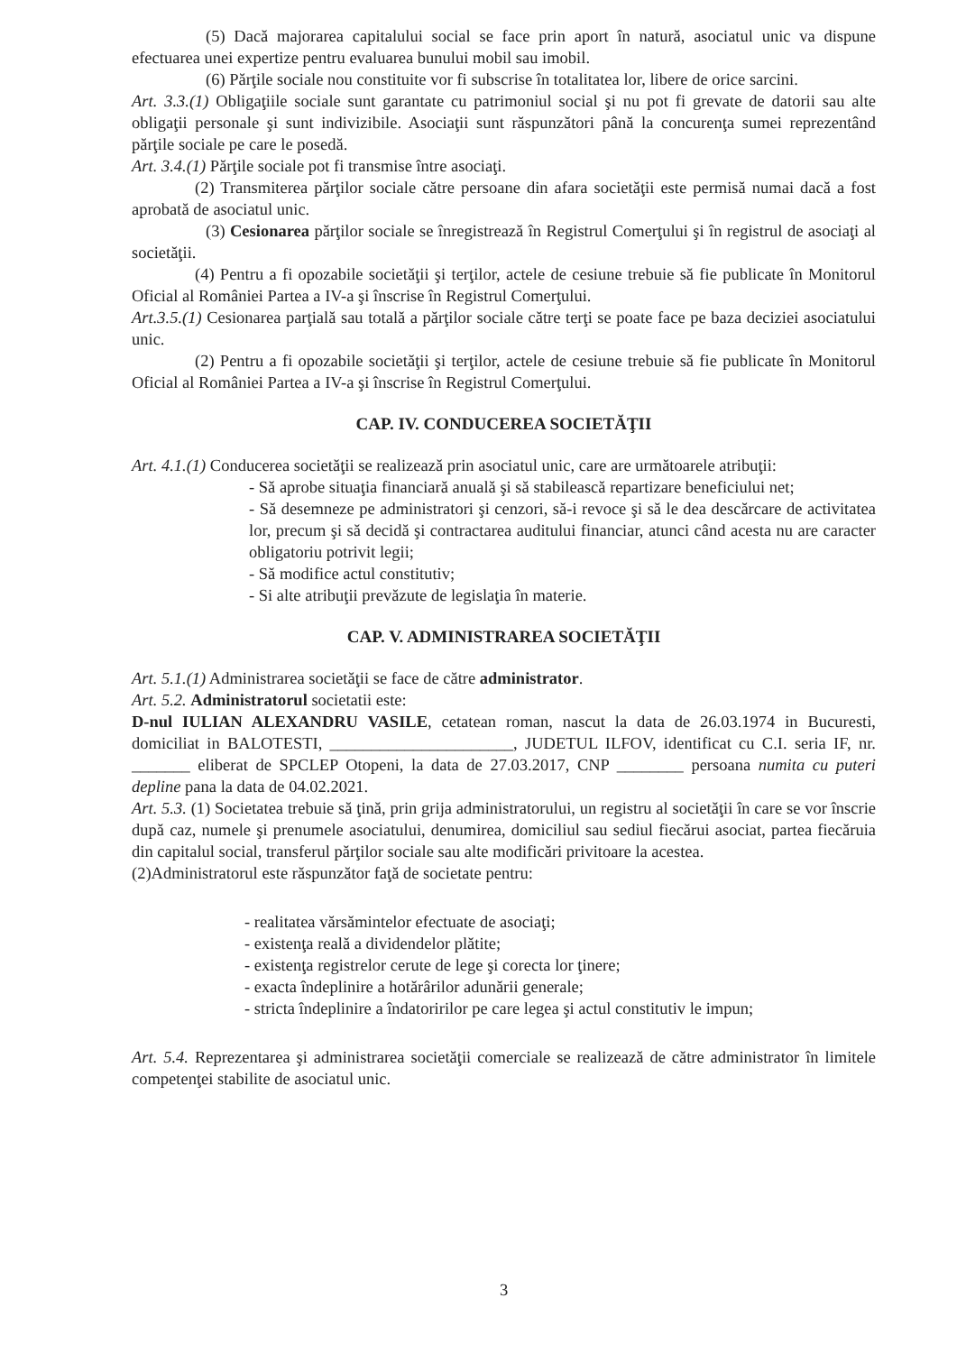(5) Dacă majorarea capitalului social se face prin aport în natură, asociatul unic va dispune efectuarea unei expertize pentru evaluarea bunului mobil sau imobil.
(6) Părţile sociale nou constituite vor fi subscrise în totalitatea lor, libere de orice sarcini.
Art. 3.3.(1) Obligaţiile sociale sunt garantate cu patrimoniul social şi nu pot fi grevate de datorii sau alte obligaţii personale şi sunt indivizibile. Asociaţii sunt răspunzători până la concurenţa sumei reprezentând părţile sociale pe care le posedă.
Art. 3.4.(1) Părţile sociale pot fi transmise între asociaţi.
(2) Transmiterea părţilor sociale către persoane din afara societăţii este permisă numai dacă a fost aprobată de asociatul unic.
(3) Cesionarea părţilor sociale se înregistrează în Registrul Comerţului şi în registrul de asociaţi al societăţii.
(4) Pentru a fi opozabile societăţii şi terţilor, actele de cesiune trebuie să fie publicate în Monitorul Oficial al României Partea a IV-a şi înscrise în Registrul Comerţului.
Art.3.5.(1) Cesionarea parţială sau totală a părţilor sociale către terţi se poate face pe baza deciziei asociatului unic.
(2) Pentru a fi opozabile societăţii şi terţilor, actele de cesiune trebuie să fie publicate în Monitorul Oficial al României Partea a IV-a şi înscrise în Registrul Comerţului.
CAP. IV. CONDUCEREA SOCIETĂŢII
Art. 4.1.(1) Conducerea societăţii se realizează prin asociatul unic, care are următoarele atribuţii:
- Să aprobe situaţia financiară anuală şi să stabilească repartizare beneficiului net;
- Să desemneze pe administratori şi cenzori, să-i revoce şi să le dea descărcare de activitatea lor, precum şi să decidă şi contractarea auditului financiar, atunci când acesta nu are caracter obligatoriu potrivit legii;
- Să modifice actul constitutiv;
- Si alte atribuţii prevăzute de legislaţia în materie.
CAP. V. ADMINISTRAREA SOCIETĂŢII
Art. 5.1.(1) Administrarea societăţii se face de către administrator.
Art. 5.2. Administratorul societatii este:
D-nul IULIAN ALEXANDRU VASILE, cetatean roman, nascut la data de 26.03.1974 in Bucuresti, domiciliat in BALOTESTI, ______________________, JUDETUL ILFOV, identificat cu C.I. seria IF, nr. _______ eliberat de SPCLEP Otopeni, la data de 27.03.2017, CNP ________ persoana numita cu puteri depline pana la data de 04.02.2021.
Art. 5.3. (1) Societatea trebuie să ţină, prin grija administratorului, un registru al societăţii în care se vor înscrie după caz, numele şi prenumele asociatului, denumirea, domiciliul sau sediul fiecărui asociat, partea fiecăruia din capitalul social, transferul părţilor sociale sau alte modificări privitoare la acestea.
(2)Administratorul este răspunzător faţă de societate pentru:
- realitatea vărsămintelor efectuate de asociaţi;
- existenţa reală a dividendelor plătite;
- existenţa registrelor cerute de lege şi corecta lor ţinere;
- exacta îndeplinire a hotărârilor adunării generale;
- stricta îndeplinire a îndatoririlor pe care legea şi actul constitutiv le impun;
Art. 5.4. Reprezentarea şi administrarea societăţii comerciale se realizează de către administrator în limitele competenţei stabilite de asociatul unic.
3